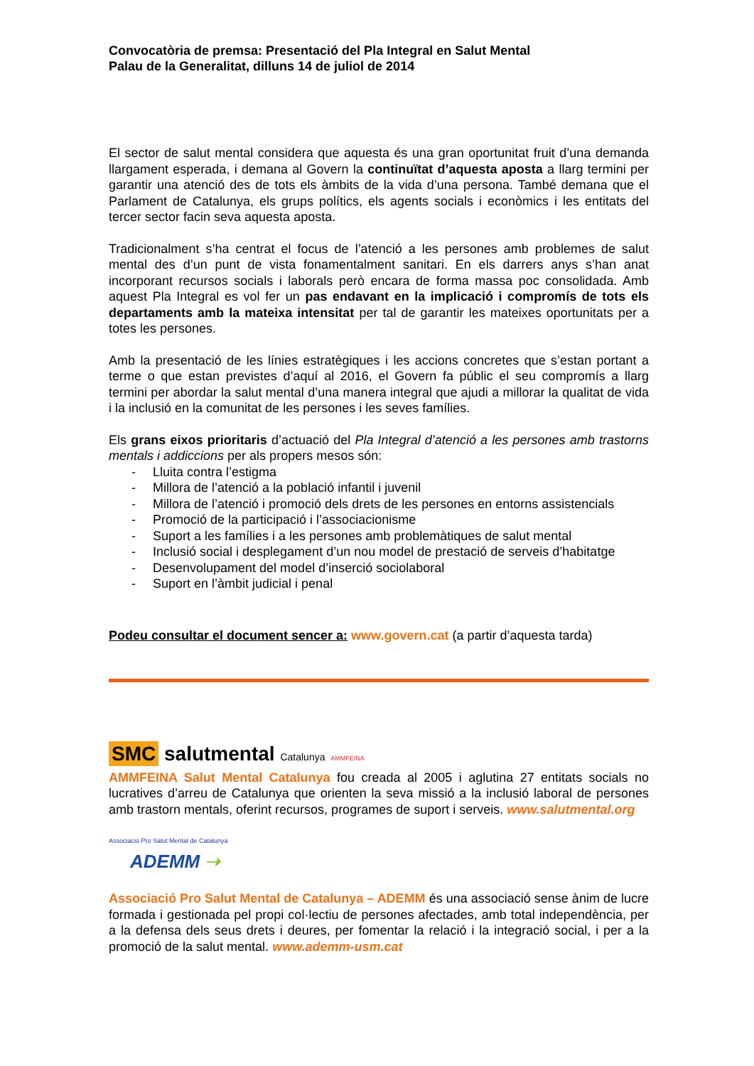Convocatòria de premsa: Presentació del Pla Integral en Salut Mental
Palau de la Generalitat, dilluns 14 de juliol de 2014
El sector de salut mental considera que aquesta és una gran oportunitat fruit d’una demanda llargament esperada, i demana al Govern la continuïtat d’aquesta aposta a llarg termini per garantir una atenció des de tots els àmbits de la vida d’una persona. També demana que el Parlament de Catalunya, els grups polítics, els agents socials i econòmics i les entitats del tercer sector facin seva aquesta aposta.
Tradicionalment s’ha centrat el focus de l’atenció a les persones amb problemes de salut mental des d’un punt de vista fonamentalment sanitari. En els darrers anys s’han anat incorporant recursos socials i laborals però encara de forma massa poc consolidada. Amb aquest Pla Integral es vol fer un pas endavant en la implicació i compromís de tots els departaments amb la mateixa intensitat per tal de garantir les mateixes oportunitats per a totes les persones.
Amb la presentació de les línies estratègiques i les accions concretes que s’estan portant a terme o que estan previstes d’aquí al 2016, el Govern fa públic el seu compromís a llarg termini per abordar la salut mental d’una manera integral que ajudi a millorar la qualitat de vida i la inclusió en la comunitat de les persones i les seves famílies.
Els grans eixos prioritaris d’actuació del Pla Integral d’atenció a les persones amb trastorns mentals i addiccions per als propers mesos són:
- Lluita contra l’estigma
- Millora de l’atenció a la població infantil i juvenil
- Millora de l’atenció i promoció dels drets de les persones en entorns assistencials
- Promoció de la participació i l’associacionisme
- Suport a les famílies i a les persones amb problemàtiques de salut mental
- Inclusió social i desplegament d’un nou model de prestació de serveis d’habitatge
- Desenvolupament del model d’inserció sociolaboral
- Suport en l’àmbit judicial i penal
Podeu consultar el document sencer a: www.govern.cat (a partir d’aquesta tarda)
SMC salutmental Catalunya AMMFEINA
AMMFEINA Salut Mental Catalunya fou creada al 2005 i aglutina 27 entitats socials no lucratives d’arreu de Catalunya que orienten la seva missió a la inclusió laboral de persones amb trastorn mentals, oferint recursos, programes de suport i serveis. www.salutmental.org
Associació Pro Salut Mental de Catalunya
ADEMM ➝
Associació Pro Salut Mental de Catalunya – ADEMM és una associació sense ànim de lucre formada i gestionada pel propi col·lectiu de persones afectades, amb total independència, per a la defensa dels seus drets i deures, per fomentar la relació i la integració social, i per a la promoció de la salut mental. www.ademm-usm.cat